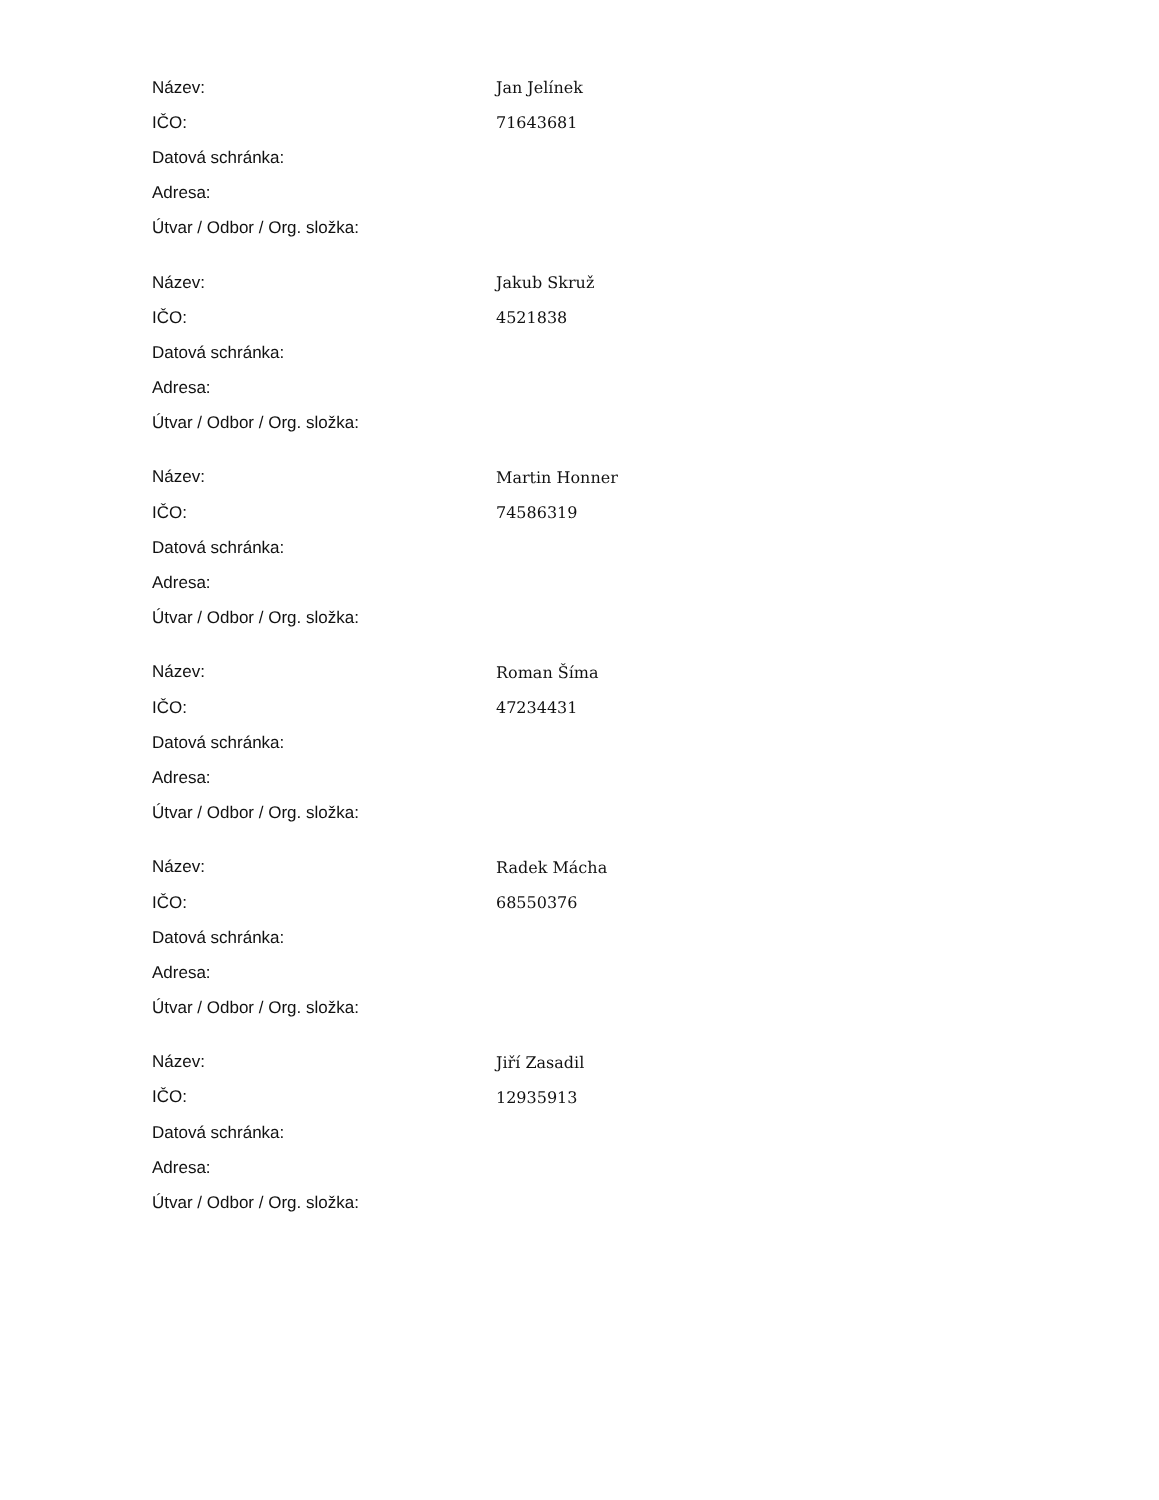| Název: | Jan Jelínek |
| IČO: | 71643681 |
| Datová schránka: | |
| Adresa: | |
| Útvar / Odbor / Org. složka: | |
| Název: | Jakub Skruž |
| IČO: | 4521838 |
| Datová schránka: | |
| Adresa: | |
| Útvar / Odbor / Org. složka: | |
| Název: | Martin Honner |
| IČO: | 74586319 |
| Datová schránka: | |
| Adresa: | |
| Útvar / Odbor / Org. složka: | |
| Název: | Roman Šíma |
| IČO: | 47234431 |
| Datová schránka: | |
| Adresa: | |
| Útvar / Odbor / Org. složka: | |
| Název: | Radek Mácha |
| IČO: | 68550376 |
| Datová schránka: | |
| Adresa: | |
| Útvar / Odbor / Org. složka: | |
| Název: | Jiří Zasadil |
| IČO: | 12935913 |
| Datová schránka: | |
| Adresa: | |
| Útvar / Odbor / Org. složka: | |